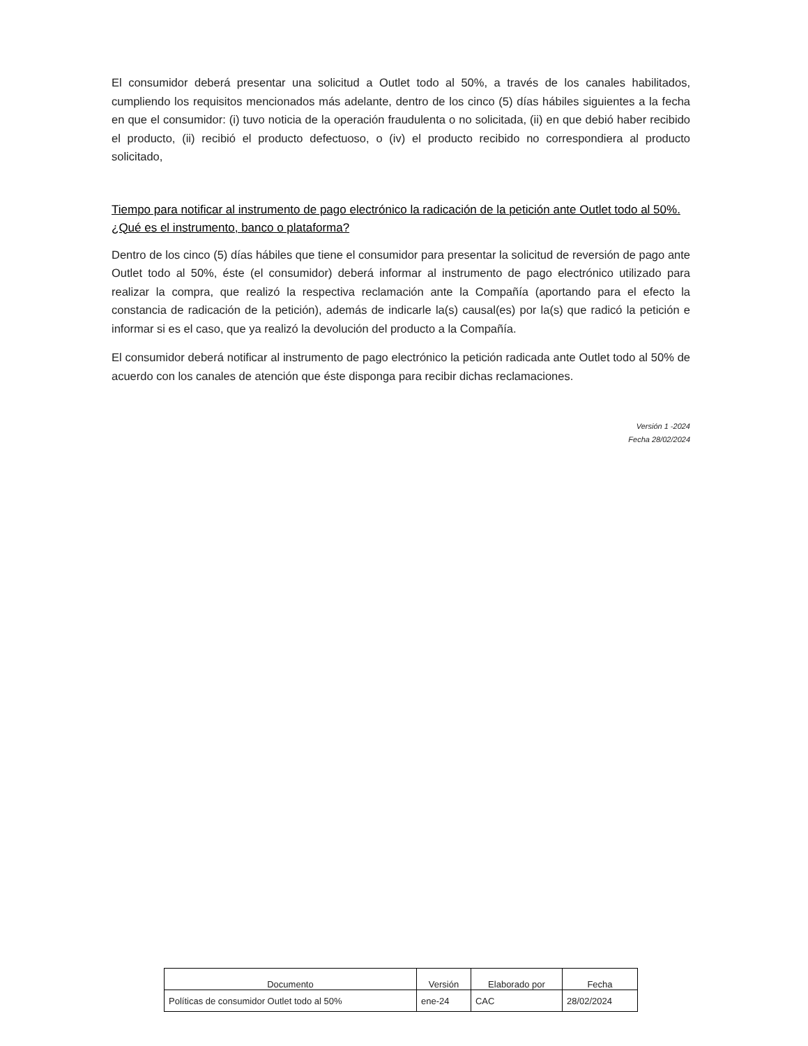El consumidor deberá presentar una solicitud a Outlet todo al 50%, a través de los canales habilitados, cumpliendo los requisitos mencionados más adelante, dentro de los cinco (5) días hábiles siguientes a la fecha en que el consumidor: (i) tuvo noticia de la operación fraudulenta o no solicitada, (ii) en que debió haber recibido el producto, (ii) recibió el producto defectuoso, o (iv) el producto recibido no correspondiera al producto solicitado,
Tiempo para notificar al instrumento de pago electrónico la radicación de la petición ante Outlet todo al 50%. ¿Qué es el instrumento, banco o plataforma?
Dentro de los cinco (5) días hábiles que tiene el consumidor para presentar la solicitud de reversión de pago ante Outlet todo al 50%, éste (el consumidor) deberá informar al instrumento de pago electrónico utilizado para realizar la compra, que realizó la respectiva reclamación ante la Compañía (aportando para el efecto la constancia de radicación de la petición), además de indicarle la(s) causal(es) por la(s) que radicó la petición e informar si es el caso, que ya realizó la devolución del producto a la Compañía.
El consumidor deberá notificar al instrumento de pago electrónico la petición radicada ante Outlet todo al 50% de acuerdo con los canales de atención que éste disponga para recibir dichas reclamaciones.
Versión 1 -2024
Fecha 28/02/2024
| Documento | Versión | Elaborado por | Fecha |
| --- | --- | --- | --- |
| Políticas de consumidor Outlet todo al 50% | ene-24 | CAC | 28/02/2024 |